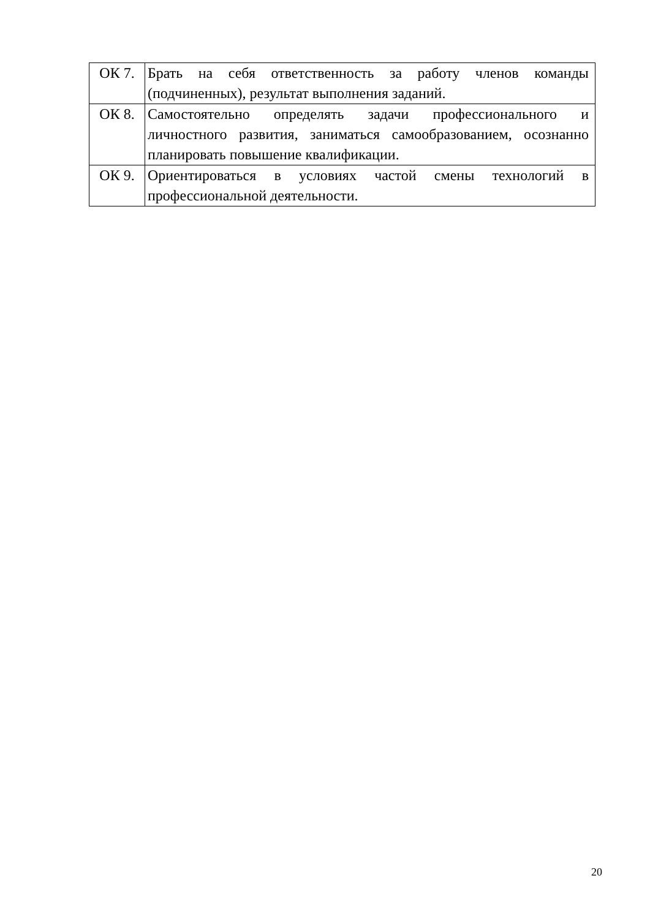| ОК 7. | Брать на себя ответственность за работу членов команды (подчиненных), результат выполнения заданий. |
| ОК 8. | Самостоятельно определять задачи профессионального и личностного развития, заниматься самообразованием, осознанно планировать повышение квалификации. |
| ОК 9. | Ориентироваться в условиях частой смены технологий в профессиональной деятельности. |
20